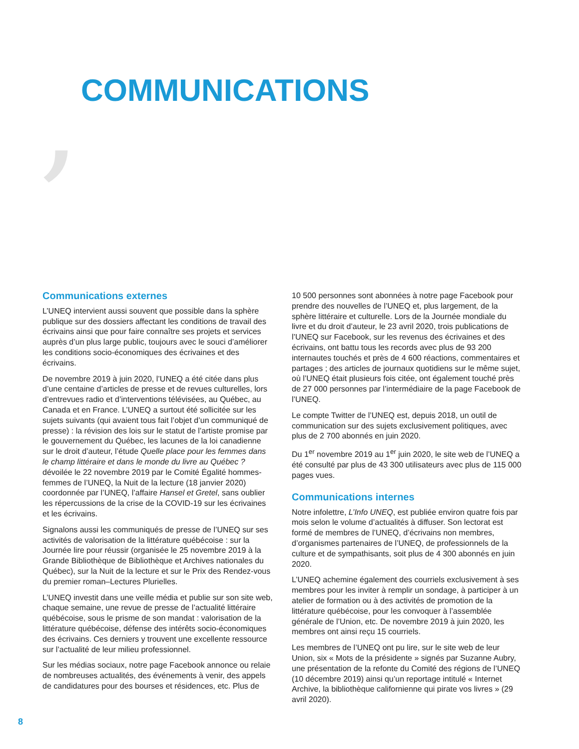, COMMUNICATIONS
Communications externes
L’UNEQ intervient aussi souvent que possible dans la sphère publique sur des dossiers affectant les conditions de travail des écrivains ainsi que pour faire connaître ses projets et services auprès d’un plus large public, toujours avec le souci d’améliorer les conditions socio-économiques des écrivaines et des écrivains.
De novembre 2019 à juin 2020, l’UNEQ a été citée dans plus d’une centaine d’articles de presse et de revues culturelles, lors d’entrevues radio et d’interventions télévisées, au Québec, au Canada et en France. L’UNEQ a surtout été sollicitée sur les sujets suivants (qui avaient tous fait l’objet d’un communiqué de presse) : la révision des lois sur le statut de l’artiste promise par le gouvernement du Québec, les lacunes de la loi canadienne sur le droit d’auteur, l’étude Quelle place pour les femmes dans le champ littéraire et dans le monde du livre au Québec ? dévoilée le 22 novembre 2019 par le Comité Égalité hommes-femmes de l’UNEQ, la Nuit de la lecture (18 janvier 2020) coordonnée par l’UNEQ, l’affaire Hansel et Gretel, sans oublier les répercussions de la crise de la COVID-19 sur les écrivaines et les écrivains.
Signalons aussi les communiqués de presse de l’UNEQ sur ses activités de valorisation de la littérature québécoise : sur la Journée lire pour réussir (organisée le 25 novembre 2019 à la Grande Bibliothèque de Bibliothèque et Archives nationales du Québec), sur la Nuit de la lecture et sur le Prix des Rendez-vous du premier roman–Lectures Plurielles.
L’UNEQ investit dans une veille média et publie sur son site web, chaque semaine, une revue de presse de l’actualité littéraire québécoise, sous le prisme de son mandat : valorisation de la littérature québécoise, défense des intérêts socio-économiques des écrivains. Ces derniers y trouvent une excellente ressource sur l’actualité de leur milieu professionnel.
Sur les médias sociaux, notre page Facebook annonce ou relaie de nombreuses actualités, des événements à venir, des appels de candidatures pour des bourses et résidences, etc. Plus de
10 500 personnes sont abonnées à notre page Facebook pour prendre des nouvelles de l’UNEQ et, plus largement, de la sphère littéraire et culturelle. Lors de la Journée mondiale du livre et du droit d’auteur, le 23 avril 2020, trois publications de l’UNEQ sur Facebook, sur les revenus des écrivaines et des écrivains, ont battu tous les records avec plus de 93 200 internautes touchés et près de 4 600 réactions, commentaires et partages ; des articles de journaux quotidiens sur le même sujet, où l’UNEQ était plusieurs fois citée, ont également touché près de 27 000 personnes par l’intermédiaire de la page Facebook de l’UNEQ.
Le compte Twitter de l’UNEQ est, depuis 2018, un outil de communication sur des sujets exclusivement politiques, avec plus de 2 700 abonnés en juin 2020.
Du 1<sup>er</sup> novembre 2019 au 1<sup>er</sup> juin 2020, le site web de l’UNEQ a été consulté par plus de 43 300 utilisateurs avec plus de 115 000 pages vues.
Communications internes
Notre infolettre, L’Info UNEQ, est publiée environ quatre fois par mois selon le volume d’actualités à diffuser. Son lectorat est formé de membres de l’UNEQ, d’écrivains non membres, d’organismes partenaires de l’UNEQ, de professionnels de la culture et de sympathisants, soit plus de 4 300 abonnés en juin 2020.
L’UNEQ achemine également des courriels exclusivement à ses membres pour les inviter à remplir un sondage, à participer à un atelier de formation ou à des activités de promotion de la littérature québécoise, pour les convoquer à l’assemblée générale de l’Union, etc. De novembre 2019 à juin 2020, les membres ont ainsi reçu 15 courriels.
Les membres de l’UNEQ ont pu lire, sur le site web de leur Union, six « Mots de la présidente » signés par Suzanne Aubry, une présentation de la refonte du Comité des régions de l’UNEQ (10 décembre 2019) ainsi qu’un reportage intitulé « Internet Archive, la bibliothèque californienne qui pirate vos livres » (29 avril 2020).
8